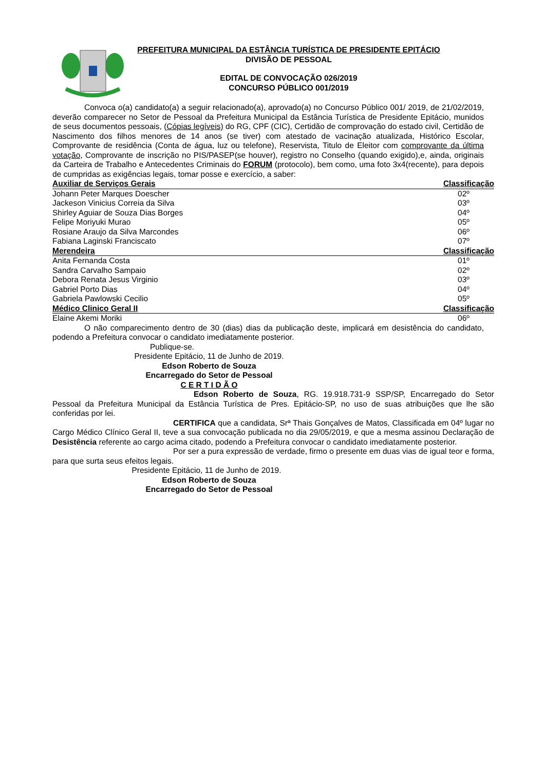PREFEITURA MUNICIPAL DA ESTÂNCIA TURÍSTICA DE PRESIDENTE EPITÁCIO
DIVISÃO DE PESSOAL
EDITAL DE CONVOCAÇÃO 026/2019
CONCURSO PÚBLICO 001/2019
Convoca o(a) candidato(a) a seguir relacionado(a), aprovado(a) no Concurso Público 001/ 2019, de 21/02/2019, deverão comparecer no Setor de Pessoal da Prefeitura Municipal da Estância Turística de Presidente Epitácio, munidos de seus documentos pessoais, (Cópias legíveis) do RG, CPF (CIC), Certidão de comprovação do estado civil, Certidão de Nascimento dos filhos menores de 14 anos (se tiver) com atestado de vacinação atualizada, Histórico Escolar, Comprovante de residência (Conta de água, luz ou telefone), Reservista, Titulo de Eleitor com comprovante da última votação, Comprovante de inscrição no PIS/PASEP(se houver), registro no Conselho (quando exigido),e, ainda, originais da Carteira de Trabalho e Antecedentes Criminais do FORUM (protocolo), bem como, uma foto 3x4(recente), para depois de cumpridas as exigências legais, tomar posse e exercício, a saber:
| Auxiliar de Serviços Gerais | Classificação |
| --- | --- |
| Johann Peter Marques Doescher | 02º |
| Jackeson Vinicius Correia da Silva | 03º |
| Shirley Aguiar de Souza Dias Borges | 04º |
| Felipe Moriyuki Murao | 05º |
| Rosiane Araujo da Silva Marcondes | 06º |
| Fabiana Laginski Franciscato | 07º |
| Merendeira | Classificação |
| Anita Fernanda Costa | 01º |
| Sandra Carvalho Sampaio | 02º |
| Debora Renata Jesus Virginio | 03º |
| Gabriel Porto Dias | 04º |
| Gabriela Pawlowski Cecilio | 05º |
| Médico Clinico Geral II | Classificação |
| Elaine Akemi Moriki | 06º |
O não comparecimento dentro de 30 (dias) dias da publicação deste, implicará em desistência do candidato, podendo a Prefeitura convocar o candidato imediatamente posterior.
Publique-se.
Presidente Epitácio, 11 de Junho de 2019.
Edson Roberto de Souza
Encarregado do Setor de Pessoal
C E R T I D Ã O
Edson Roberto de Souza, RG. 19.918.731-9 SSP/SP, Encarregado do Setor Pessoal da Prefeitura Municipal da Estância Turística de Pres. Epitácio-SP, no uso de suas atribuições que lhe são conferidas por lei.
CERTIFICA que a candidata, Srª Thais Gonçalves de Matos, Classificada em 04º lugar no Cargo Médico Clínico Geral II, teve a sua convocação publicada no dia 29/05/2019, e que a mesma assinou Declaração de Desistência referente ao cargo acima citado, podendo a Prefeitura convocar o candidato imediatamente posterior.
Por ser a pura expressão de verdade, firmo o presente em duas vias de igual teor e forma, para que surta seus efeitos legais.
Presidente Epitácio, 11 de Junho de 2019.
Edson Roberto de Souza
Encarregado do Setor de Pessoal